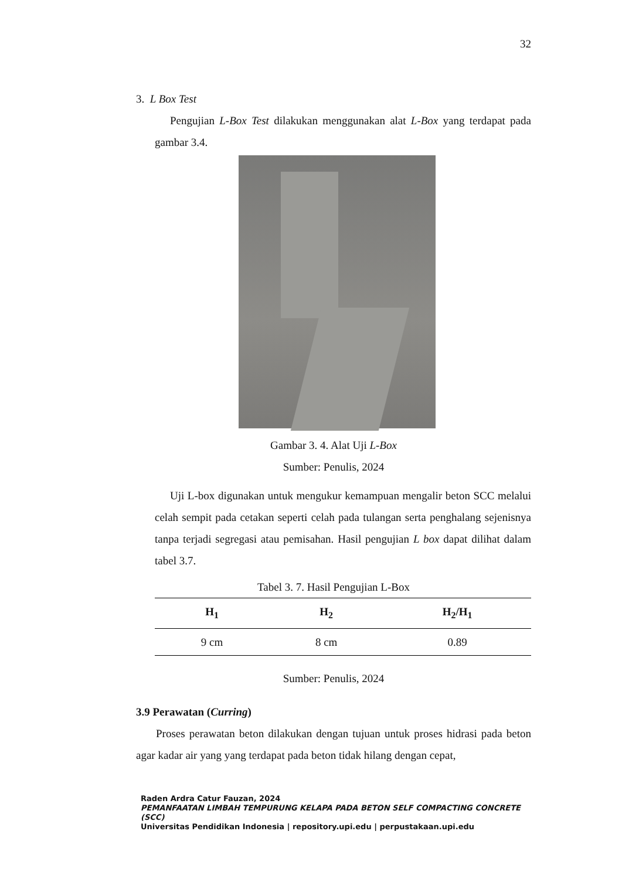32
3. L Box Test
Pengujian L-Box Test dilakukan menggunakan alat L-Box yang terdapat pada gambar 3.4.
Gambar 3. 4. Alat Uji L-Box
Sumber: Penulis, 2024
Uji L-box digunakan untuk mengukur kemampuan mengalir beton SCC melalui celah sempit pada cetakan seperti celah pada tulangan serta penghalang sejenisnya tanpa terjadi segregasi atau pemisahan. Hasil pengujian L box dapat dilihat dalam tabel 3.7.
Tabel 3. 7. Hasil Pengujian L-Box
| H<sub>1</sub> | H<sub>2</sub> | H<sub>2</sub>/H<sub>1</sub> |
| --- | --- | --- |
| 9 cm | 8 cm | 0.89 |
Sumber: Penulis, 2024
3.9 Perawatan (Curring)
Proses perawatan beton dilakukan dengan tujuan untuk proses hidrasi pada beton agar kadar air yang yang terdapat pada beton tidak hilang dengan cepat,
Raden Ardra Catur Fauzan, 2024
PEMANFAATAN LIMBAH TEMPURUNG KELAPA PADA BETON SELF COMPACTING CONCRETE (SCC)
Universitas Pendidikan Indonesia | repository.upi.edu | perpustakaan.upi.edu